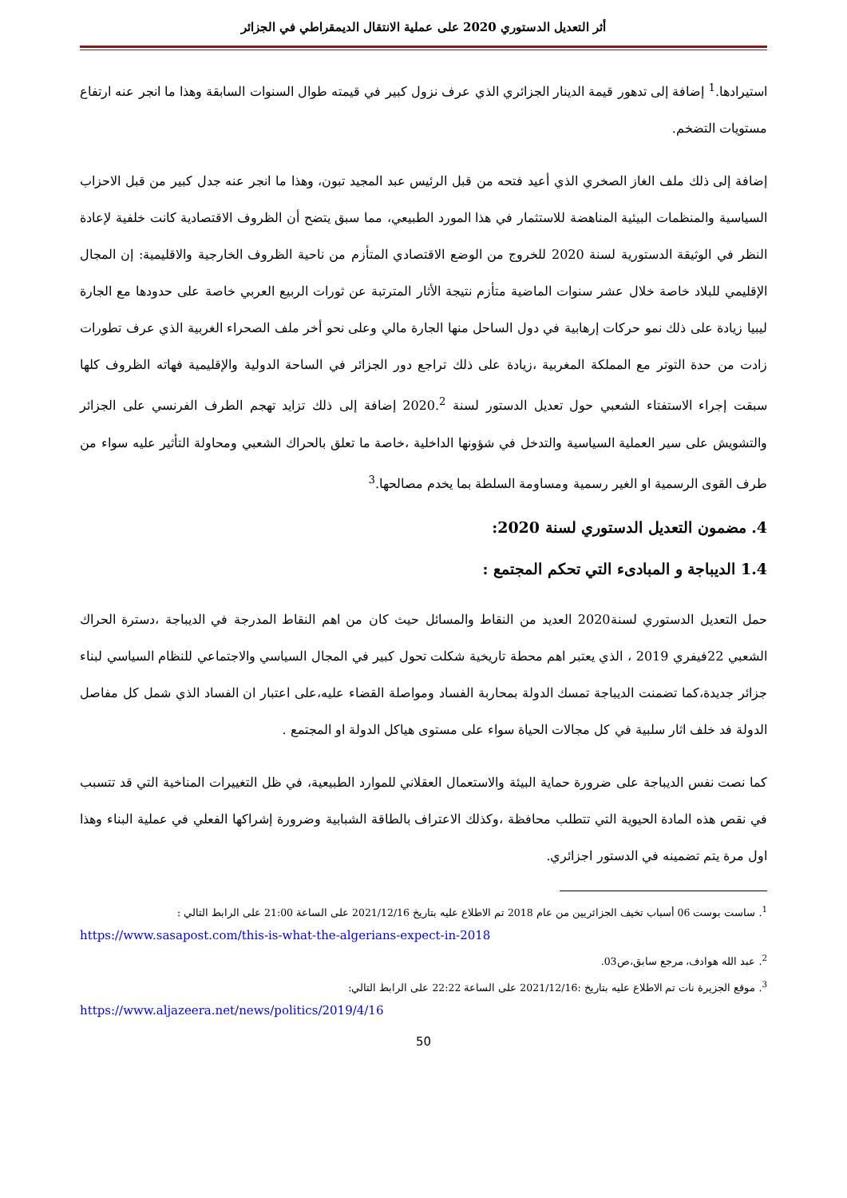أثر التعديل الدستوري 2020 على عملية الانتقال الديمقراطي في الجزائر
استيرادها.<sup>1</sup> إضافة إلى تدهور قيمة الدينار الجزائري الذي عرف نزول كبير في قيمته طوال السنوات السابقة وهذا ما انجر عنه ارتفاع مستويات التضخم.
إضافة إلى ذلك ملف الغاز الصخري الذي أعيد فتحه من قبل الرئيس عبد المجيد تبون، وهذا ما انجر عنه جدل كبير من قبل الاحزاب السياسية والمنظمات البيئية المناهضة للاستثمار في هذا المورد الطبيعي، مما سبق يتضح أن الظروف الاقتصادية كانت خلفية لإعادة النظر في الوثيقة الدستورية لسنة 2020 للخروج من الوضع الاقتصادي المتأزم من ناحية الظروف الخارجية والاقليمية: إن المجال الإقليمي للبلاد خاصة خلال عشر سنوات الماضية متأزم نتيجة الأثار المترتبة عن ثورات الربيع العربي خاصة على حدودها مع الجارة ليبيا زيادة على ذلك نمو حركات إرهابية في دول الساحل منها الجارة مالي وعلى نحو أخر ملف الصحراء الغربية الذي عرف تطورات زادت من حدة التوتر مع المملكة المغربية ،زيادة على ذلك تراجع دور الجزائر في الساحة الدولية والإقليمية فهاته الظروف كلها سبقت إجراء الاستفتاء الشعبي حول تعديل الدستور لسنة 2020.<sup>2</sup> إضافة إلى ذلك تزايد تهجم الطرف الفرنسي على الجزائر والتشويش على سير العملية السياسية والتدخل في شؤونها الداخلية ،خاصة ما تعلق بالحراك الشعبي ومحاولة التأثير عليه سواء من طرف القوى الرسمية او الغير رسمية ومساومة السلطة بما يخدم مصالحها.<sup>3</sup>
4. مضمون التعديل الدستوري لسنة 2020:
1.4 الديباجة و المبادىء التي تحكم المجتمع :
حمل التعديل الدستوري لسنة2020 العديد من النقاط والمسائل حيث كان من اهم النقاط المدرجة في الديباجة ،دسترة الحراك الشعبي 22فيفري 2019 ، الذي يعتبر اهم محطة تاريخية شكلت تحول كبير في المجال السياسي والاجتماعي للنظام السياسي لبناء جزائر جديدة،كما تضمنت الديباجة تمسك الدولة بمحاربة الفساد ومواصلة القضاء عليه،على اعتبار ان الفساد الذي شمل كل مفاصل الدولة فد خلف اثار سلبية في كل مجالات الحياة سواء على مستوى هياكل الدولة او المجتمع .
كما نصت نفس الديباجة على ضرورة حماية البيئة والاستعمال العقلاني للموارد الطبيعية، في ظل التغييرات المناخية التي قد تتسبب في نقص هذه المادة الحيوية التي تتطلب محافظة ،وكذلك الاعتراف بالطاقة الشبابية وضرورة إشراكها الفعلي في عملية البناء وهذا اول مرة يتم تضمينه في الدستور اجزائري.
<sup>1</sup>. ساست بوست 06 أسباب تخيف الجزائريين من عام 2018 تم الاطلاع عليه بتاريخ 2021/12/16 على الساعة 21:00 على الرابط التالي :
https://www.sasapost.com/this-is-what-the-algerians-expect-in-2018
<sup>2</sup>. عبد الله هوادف، مرجع سابق،ص03.
<sup>3</sup>. موقع الجزيرة نات تم الاطلاع عليه بتاريخ :2021/12/16 على الساعة 22:22 على الرابط التالي:
https://www.aljazeera.net/news/politics/2019/4/16
50